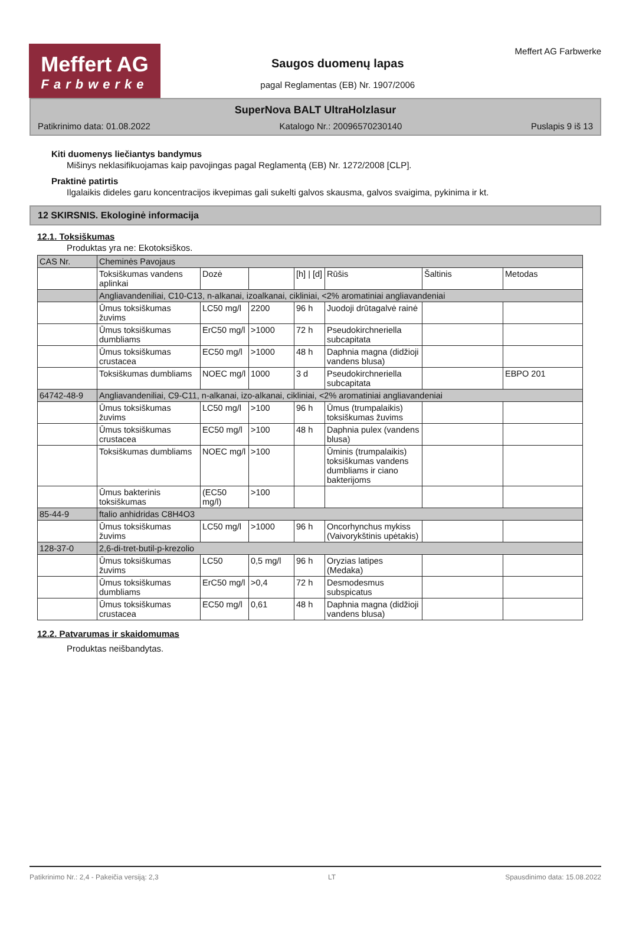Meffert AG
Farbwerke
Saugos duomenų lapas
pagal Reglamentas (EB) Nr. 1907/2006
Meffert AG Farbwerke
SuperNova BALT UltraHolzlasur
Patikrinimo data: 01.08.2022 Katalogo Nr.: 20096570230140 Puslapis 9 iš 13
Kiti duomenys liečiantys bandymus
Mišinys neklasifikuojamas kaip pavojingas pagal Reglamentą (EB) Nr. 1272/2008 [CLP].
Praktinė patirtis
Ilgalaikis dideles garu koncentracijos ikvepimas gali sukelti galvos skausma, galvos svaigima, pykinima ir kt.
12 SKIRSNIS. Ekologinė informacija
12.1. Toksiškumas
Produktas yra ne: Ekotoksiškos.
| CAS Nr. | Cheminės Pavojaus | | | | | | |
| | Toksiškumas vandens aplinkai | Dozė | | [h] / [d] | Rūšis | Šaltinis | Metodas |
| | Angliavandeniliai, C10-C13, n-alkanai, izoalkanai, cikliniai, <2% aromatiniai angliavandeniai | | | | | | |
| | Ūmus toksiškumas žuvims | LC50 mg/l | 2200 | 96 h | Juodoji drūtagalvė rainė | | |
| | Ūmus toksiškumas dumbliams | ErC50 mg/l | >1000 | 72 h | Pseudokirchneriella subcapitata | | |
| | Ūmus toksiškumas crustacea | EC50 mg/l | >1000 | 48 h | Daphnia magna (didžioji vandens blusa) | | |
| | Toksiškumas dumbliams | NOEC mg/l | 1000 | 3 d | Pseudokirchneriella subcapitata | | EBPO 201 |
| 64742-48-9 | Angliavandeniliai, C9-C11, n-alkanai, izo-alkanai, cikliniai, <2% aromatiniai angliavandeniai | | | | | | |
| | Ūmus toksiškumas žuvims | LC50 mg/l | >100 | 96 h | Ūmus (trumpalaikis) toksiškumas žuvims | | |
| | Ūmus toksiškumas crustacea | EC50 mg/l | >100 | 48 h | Daphnia pulex (vandens blusa) | | |
| | Toksiškumas dumbliams | NOEC mg/l | >100 | | Ūminis (trumpalaikis) toksiškumas vandens dumbliams ir ciano bakterijoms | | |
| | Ūmus bakterinis toksiškumas | (EC50 mg/l) | >100 | | | | |
| 85-44-9 | ftalio anhidridas C8H4O3 | | | | | | |
| | Ūmus toksiškumas žuvims | LC50 mg/l | >1000 | 96 h | Oncorhynchus mykiss (Vaivorykštinis upėtakis) | | |
| 128-37-0 | 2,6-di-tret-butil-p-krezolio | | | | | | |
| | Ūmus toksiškumas žuvims | LC50 | 0,5 mg/l | 96 h | Oryzias latipes (Medaka) | | |
| | Ūmus toksiškumas dumbliams | ErC50 mg/l | >0,4 | 72 h | Desmodesmus subspicatus | | |
| | Ūmus toksiškumas crustacea | EC50 mg/l | 0,61 | 48 h | Daphnia magna (didžioji vandens blusa) | | |
12.2. Patvarumas ir skaidomumas
Produktas neišbandytas.
Patikrinimo Nr.: 2,4 - Pakeičia versiją: 2,3 LT Spausdinimo data: 15.08.2022